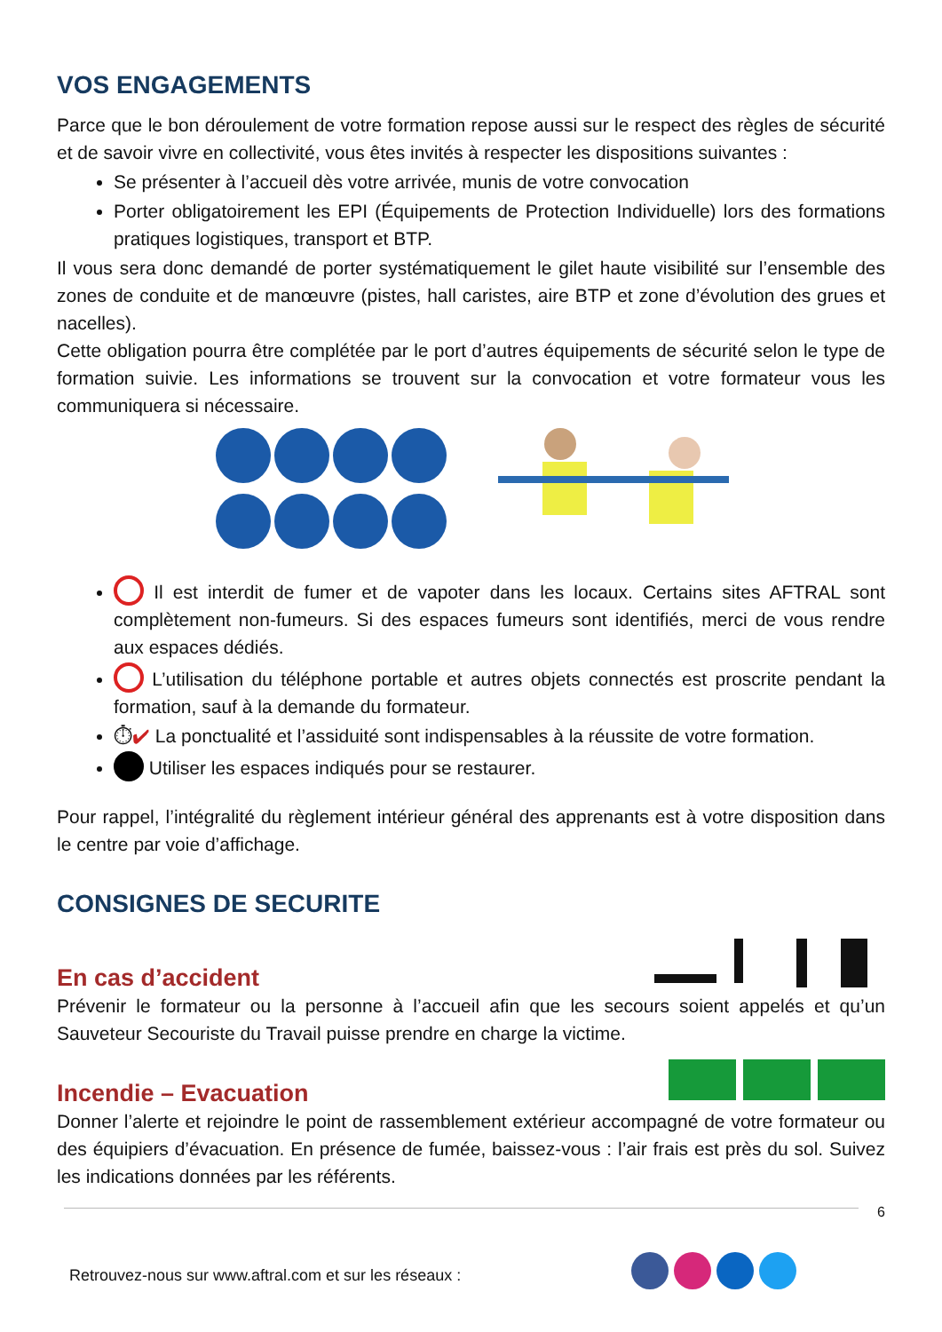VOS ENGAGEMENTS
Parce que le bon déroulement de votre formation repose aussi sur le respect des règles de sécurité et de savoir vivre en collectivité, vous êtes invités à respecter les dispositions suivantes :
Se présenter à l’accueil dès votre arrivée, munis de votre convocation
Porter obligatoirement les EPI (Équipements de Protection Individuelle) lors des formations pratiques logistiques, transport et BTP.
Il vous sera donc demandé de porter systématiquement le gilet haute visibilité sur l’ensemble des zones de conduite et de manœuvre (pistes, hall caristes, aire BTP et zone d’évolution des grues et nacelles).
Cette obligation pourra être complétée par le port d’autres équipements de sécurité selon le type de formation suivie. Les informations se trouvent sur la convocation et votre formateur vous les communiquera si nécessaire.
Il est interdit de fumer et de vapoter dans les locaux. Certains sites AFTRAL sont complètement non-fumeurs. Si des espaces fumeurs sont identifiés, merci de vous rendre aux espaces dédiés.
L’utilisation du téléphone portable et autres objets connectés est proscrite pendant la formation, sauf à la demande du formateur.
⏱✔ La ponctualité et l’assiduité sont indispensables à la réussite de votre formation.
Utiliser les espaces indiqués pour se restaurer.
Pour rappel, l’intégralité du règlement intérieur général des apprenants est à votre disposition dans le centre par voie d’affichage.
CONSIGNES DE SECURITE
En cas d’accident
Prévenir le formateur ou la personne à l’accueil afin que les secours soient appelés et qu’un Sauveteur Secouriste du Travail puisse prendre en charge la victime.
Incendie – Evacuation
Donner l’alerte et rejoindre le point de rassemblement extérieur accompagné de votre formateur ou des équipiers d’évacuation. En présence de fumée, baissez-vous : l’air frais est près du sol. Suivez les indications données par les référents.
6
Retrouvez-nous sur www.aftral.com et sur les réseaux :